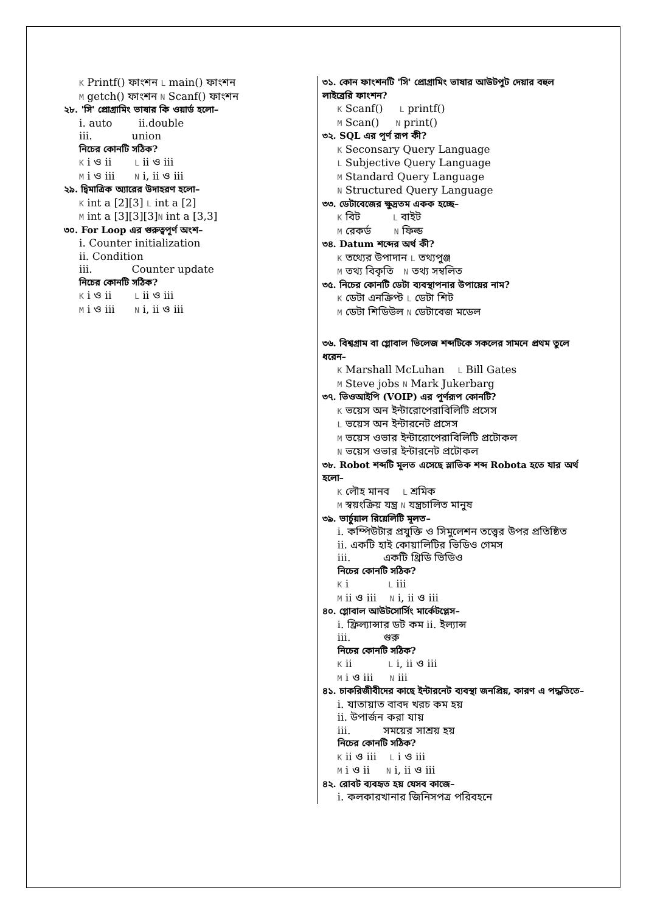K Printf() ফাংশন L main() ফাংশন
M getch() ফাংশন N Scanf() ফাংশন
২৮. 'সি' প্রোগ্রামিং ভাষার কি ওয়ার্ড হলো–
i. auto ii.double
iii. union
নিচের কোনটি সঠিক?
K i ও ii L ii ও iii
M i ও iii N i, ii ও iii
২৯. দ্বিমাত্রিক অ্যারের উদাহরণ হলো–
K int a [2][3] L int a [2]
M int a [3][3][3]N int a [3,3]
৩০. For Loop এর গুরুত্বপূর্ণ অংশ–
i. Counter initialization
ii. Condition
iii. Counter update
নিচের কোনটি সঠিক?
K i ও ii L ii ও iii
M i ও iii N i, ii ও iii
৩১. কোন ফাংশনটি 'সি' প্রোগ্রামিং ভাষার আউটপুট দেয়ার বহুল লাইব্রেরি ফাংশন?
K Scanf() L printf()
M Scan() N print()
৩২. SQL এর পূর্ণ রূপ কী?
K Seconsary Query Language
L Subjective Query Language
M Standard Query Language
N Structured Query Language
৩৩. ডেটাবেজের ক্ষুদ্রতম একক হচ্ছে–
K বিট L বাইট
M রেকর্ড N ফিল্ড
৩৪. Datum শব্দের অর্থ কী?
K তথ্যের উপাদান L তথ্যপুঞ্জ
M তথ্য বিকৃতি N তথ্য সম্বলিত
৩৫. নিচের কোনটি ডেটা ব্যবস্থাপনার উপায়ের নাম?
K ডেটা এনক্রিপ্ট L ডেটা শিট
M ডেটা শিডিউল N ডেটাবেজ মডেল
৩৬. বিশ্বগ্রাম বা গ্লোবাল ভিলেজ শব্দটিকে সকলের সামনে প্রথম তুলে ধরেন–
K Marshall McLuhan L Bill Gates
M Steve jobs N Mark Jukerbarg
৩৭. ভিওআইপি (VOIP) এর পূর্ণরূপ কোনটি?
K ভয়েস অন ইন্টারোপেরাবিলিটি প্রসেস
L ভয়েস অন ইন্টারনেট প্রসেস
M ভয়েস ওভার ইন্টারোপেরাবিলিটি প্রটোকল
N ভয়েস ওভার ইন্টারনেট প্রটোকল
৩৮. Robot শব্দটি মূলত এসেছে স্লাভিক শব্দ Robota হতে যার অর্থ হলো–
K লৌহ মানব L শ্রমিক
M স্বয়ংক্রিয় যন্ত্র N যন্ত্রচালিত মানুষ
৩৯. ভার্চুয়াল রিয়েলিটি মূলত–
i. কম্পিউটার প্রযুক্তি ও সিমুলেশন তত্ত্বের উপর প্রতিষ্ঠিত
ii. একটি হাই কোয়ালিটির ভিডিও গেমস
iii. একটি থ্রিডি ভিডিও
নিচের কোনটি সঠিক?
K i L iii
M ii ও iii N i, ii ও iii
৪০. গ্লোবাল আউটসোর্সিং মার্কেটপ্লেস–
i. ফ্রিল্যান্সার ডট কম ii. ইল্যান্স
iii. গুরু
নিচের কোনটি সঠিক?
K ii L i, ii ও iii
M i ও iii N iii
৪১. চাকরিজীবীদের কাছে ইন্টারনেট ব্যবস্থা জনপ্রিয়, কারণ এ পদ্ধতিতে–
i. যাতায়াত বাবদ খরচ কম হয়
ii. উপার্জন করা যায়
iii. সময়ের সাশ্রয় হয়
নিচের কোনটি সঠিক?
K ii ও iii L i ও iii
M i ও ii N i, ii ও iii
৪২. রোবট ব্যবহৃত হয় যেসব কাজে–
i. কলকারখানার জিনিসপত্র পরিবহনে